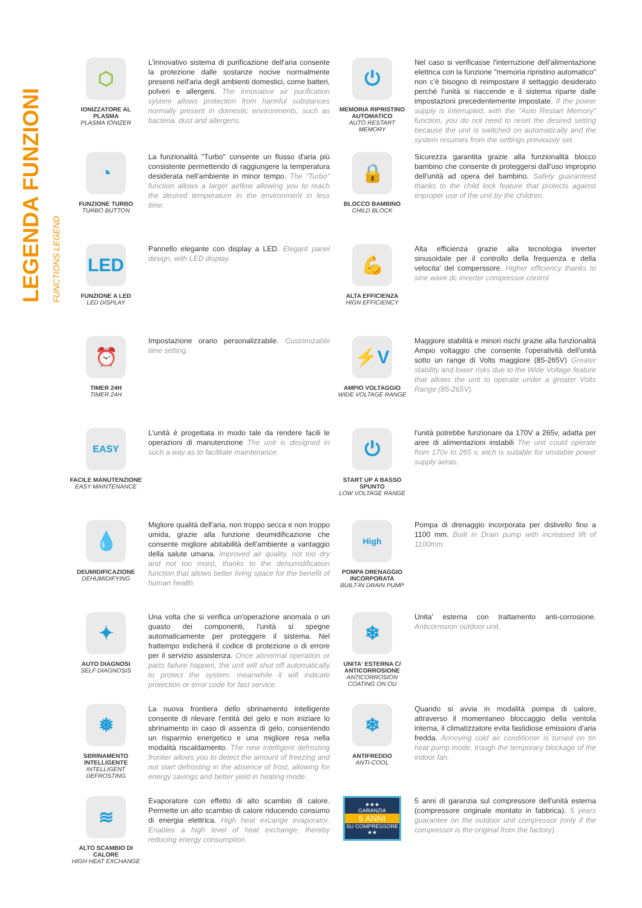LEGENDA FUNZIONI FUNCTIONS LEGEND
⬡
IONIZZATORE AL PLASMA
PLASMA IONIZER
L'innovativo sistema di purificazione dell'aria consente la protezione dalle sostanze nocive normalmente presenti nell'aria degli ambienti domestici, come batteri, polveri e allergeni. The innovative air purification system allows protection from harmful substances normally present in domestic environments, such as bacteria, dust and allergens.
⏻
MEMORIA RIPRISTINO AUTOMATICO
AUTO RESTART MEMORY
Nel caso si verificasse l'interruzione dell'alimentazione elettrica con la funzione "memoria ripristino automatico" non c'è bisogno di reimpostare il settaggio desiderato perché l'unità si riaccende e il sistema riparte dalle impostazioni precedentemente impostate. If the power supply is interrupted, with the "Auto Restart Memory" function, you do not need to reset the desired setting because the unit is switched on automatically and the system resumes from the settings previously set.
◔
FUNZIONE TURBO
TURBO BUTTON
La funzionalità "Turbo" consente un flusso d'aria più consistente permettendo di raggiungere la temperatura desiderata nell'ambiente in minor tempo. The "Turbo" function allows a larger airflow allowing you to reach the desired temperature in the environment in less time.
🔒
BLOCCO BAMBINO
CHILD BLOCK
Sicurezza garantita grazie alla funzionalità blocco bambino che consente di proteggersi dall'uso improprio dell'unità ad opera del bambino. Safety guaranteed thanks to the child lock feature that protects against improper use of the unit by the children.
LED
FUNZIONE A LED
LED DISPLAY
Pannello elegante con display a LED. Elegant panel design, with LED display.
💪
ALTA EFFICIENZA
HIGN EFFICIENCY
Alta efficienza grazie alla tecnologia inverter sinusoidale per il controllo della frequenza e della velocita' del comperssore. Higher efficiency thanks to sine wave dc inverter compressor control
⏰
TIMER 24H
TIMER 24H
Impostazione orario personalizzabile. Customizable time setting.
⚡V
AMPIO VOLTAGGIO
WIDE VOLTAGE RANGE
Maggiore stabilità e minori rischi grazie alla funzionalità Ampio voltaggio che consente l'operatività dell'unità sotto un range di Volts maggiore (85-265V) Greater stability and lower risks due to the Wide Voltage feature that allows the unit to operate under a greater Volts Range (85-265V).
EASY
FACILE MANUTENZIONE
EASY MAINTENANCE
L'unità è progettata in modo tale da rendere facili le operazioni di manutenzione The unit is designed in such a way as to facilitate maintenance.
⏻
START UP A BASSO SPUNTO
LOW VOLTAGE RANGE
l'unità potrebbe funzionare da 170V a 265v, adatta per aree di alimentazioni instabili The unit could operate from 170v to 265 v, wich is suitable for unstable power supply aeras.
💧
DEUMIDIFICAZIONE
DEHUMIDIFYING
Migliore qualità dell'aria, non troppo secca e non troppo umida, grazie alla funzione deumidificazione che consente migliore abitabilità dell'ambiente a vantaggio della salute umana. Improved air quality, not too dry and not too moist, thanks to the dehumidification function that allows better living space for the benefit of human health.
High
POMPA DRENAGGIO INCORPORATA
BUILT-IN DRAIN PUMP
Pompa di drenaggio incorporata per dislivello fino a 1100 mm. Built in Drain pump with increased lift of 1100mm.
✦
AUTO DIAGNOSI
SELF DIAGNOSIS
Una volta che si verifica un'operazione anomala o un guasto dei componenti, l'unità si spegne automaticamente per proteggere il sistema. Nel frattempo indicherà il codice di protezione o di errore per il servizio assistenza. Once abnormal operation or parts failure happen, the unit will shut off automatically to protect the system. meanwhile it will indicate protection or error code for fast service.
❄
UNITA' ESTERNA C/ ANTICORROSIONE
ANTICORROSION COATING ON OU
Unita' esterna con trattamento anti-corrosione. Anticorrosion outdoor unit.
❅
SBRINAMENTO INTELLIGENTE
INTELLIGENT DEFROSTING
La nuova frontiera dello sbrinamento intelligente consente di rilevare l'entità del gelo e non iniziare lo sbrinamento in caso di assenza di gelo, consentendo un risparmio energetico e una migliore resa nella modalità riscaldamento. The new intelligent defrosting frontier allows you to detect the amount of freezing and not start defrosting in the absence of frost, allowing for energy savings and better yield in heating mode.
❄
ANTIFREDDO
ANTI-COOL
Quando si avvia in modalità pompa di calore, attraverso il momentaneo bloccaggio della ventola interna, il climatizzatore evita fastidiose emissioni d'aria fredda. Annoying cold air conditioner is turned on tin heat pump mode, trough the temporary blockage of the indoor fan.
≋
ALTO SCAMBIO DI CALORE
HIGH HEAT EXCHANGE
Evaporatore con effetto di alto scambio di calore. Permette un alto scambio di calore riducendo consumo di energia elettrica. High heat excange evaporator. Enables a high level of heat exchange, thereby reducing energy consumption.
★★★
GARANZIA
5 ANNI
SU COMPRESSORE
★★
5 anni di garanzia sul compressore dell'unità esterna (compressore originale montato in fabbrica). 5 years guarantee on the outdoor unit compressor (only if the compressor is the original from the factory).